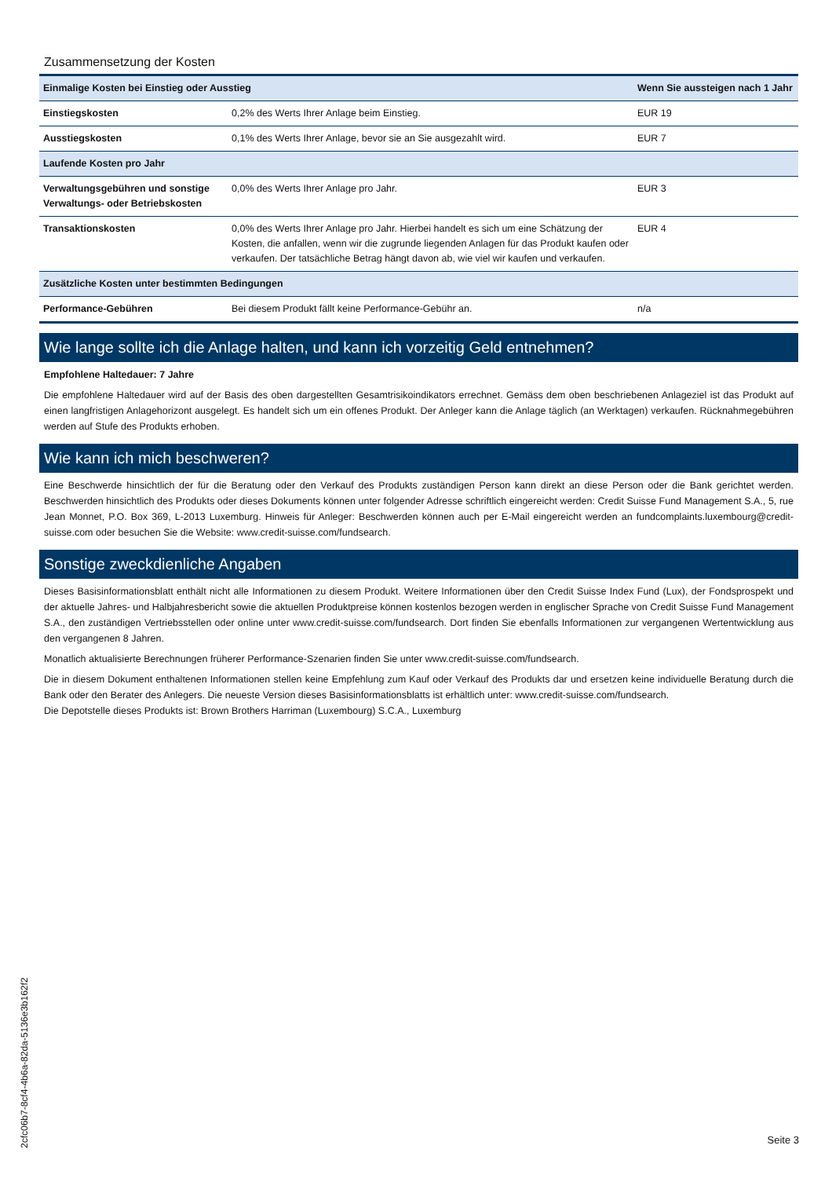Zusammensetzung der Kosten
| Einmalige Kosten bei Einstieg oder Ausstieg | | Wenn Sie aussteigen nach 1 Jahr |
| --- | --- | --- |
| Einstiegskosten | 0,2% des Werts Ihrer Anlage beim Einstieg. | EUR 19 |
| Ausstiegskosten | 0,1% des Werts Ihrer Anlage, bevor sie an Sie ausgezahlt wird. | EUR 7 |
| Laufende Kosten pro Jahr | | |
| Verwaltungsgebühren und sonstige Verwaltungs- oder Betriebskosten | 0,0% des Werts Ihrer Anlage pro Jahr. | EUR 3 |
| Transaktionskosten | 0,0% des Werts Ihrer Anlage pro Jahr. Hierbei handelt es sich um eine Schätzung der Kosten, die anfallen, wenn wir die zugrunde liegenden Anlagen für das Produkt kaufen oder verkaufen. Der tatsächliche Betrag hängt davon ab, wie viel wir kaufen und verkaufen. | EUR 4 |
| Zusätzliche Kosten unter bestimmten Bedingungen | | |
| Performance-Gebühren | Bei diesem Produkt fällt keine Performance-Gebühr an. | n/a |
Wie lange sollte ich die Anlage halten, und kann ich vorzeitig Geld entnehmen?
Empfohlene Haltedauer: 7 Jahre
Die empfohlene Haltedauer wird auf der Basis des oben dargestellten Gesamtrisikoindikators errechnet. Gemäss dem oben beschriebenen Anlageziel ist das Produkt auf einen langfristigen Anlagehorizont ausgelegt. Es handelt sich um ein offenes Produkt. Der Anleger kann die Anlage täglich (an Werktagen) verkaufen. Rücknahmegebühren werden auf Stufe des Produkts erhoben.
Wie kann ich mich beschweren?
Eine Beschwerde hinsichtlich der für die Beratung oder den Verkauf des Produkts zuständigen Person kann direkt an diese Person oder die Bank gerichtet werden. Beschwerden hinsichtlich des Produkts oder dieses Dokuments können unter folgender Adresse schriftlich eingereicht werden: Credit Suisse Fund Management S.A., 5, rue Jean Monnet, P.O. Box 369, L-2013 Luxemburg. Hinweis für Anleger: Beschwerden können auch per E-Mail eingereicht werden an fundcomplaints.luxembourg@credit-suisse.com oder besuchen Sie die Website: www.credit-suisse.com/fundsearch.
Sonstige zweckdienliche Angaben
Dieses Basisinformationsblatt enthält nicht alle Informationen zu diesem Produkt. Weitere Informationen über den Credit Suisse Index Fund (Lux), der Fondsprospekt und der aktuelle Jahres- und Halbjahresbericht sowie die aktuellen Produktpreise können kostenlos bezogen werden in englischer Sprache von Credit Suisse Fund Management S.A., den zuständigen Vertriebsstellen oder online unter www.credit-suisse.com/fundsearch. Dort finden Sie ebenfalls Informationen zur vergangenen Wertentwicklung aus den vergangenen 8 Jahren.
Monatlich aktualisierte Berechnungen früherer Performance-Szenarien finden Sie unter www.credit-suisse.com/fundsearch.
Die in diesem Dokument enthaltenen Informationen stellen keine Empfehlung zum Kauf oder Verkauf des Produkts dar und ersetzen keine individuelle Beratung durch die Bank oder den Berater des Anlegers. Die neueste Version dieses Basisinformationsblatts ist erhältlich unter: www.credit-suisse.com/fundsearch.
Die Depotstelle dieses Produkts ist: Brown Brothers Harriman (Luxembourg) S.C.A., Luxemburg
2cfc06b7-8cf4-4b6a-82da-5136e3b162f2
Seite 3